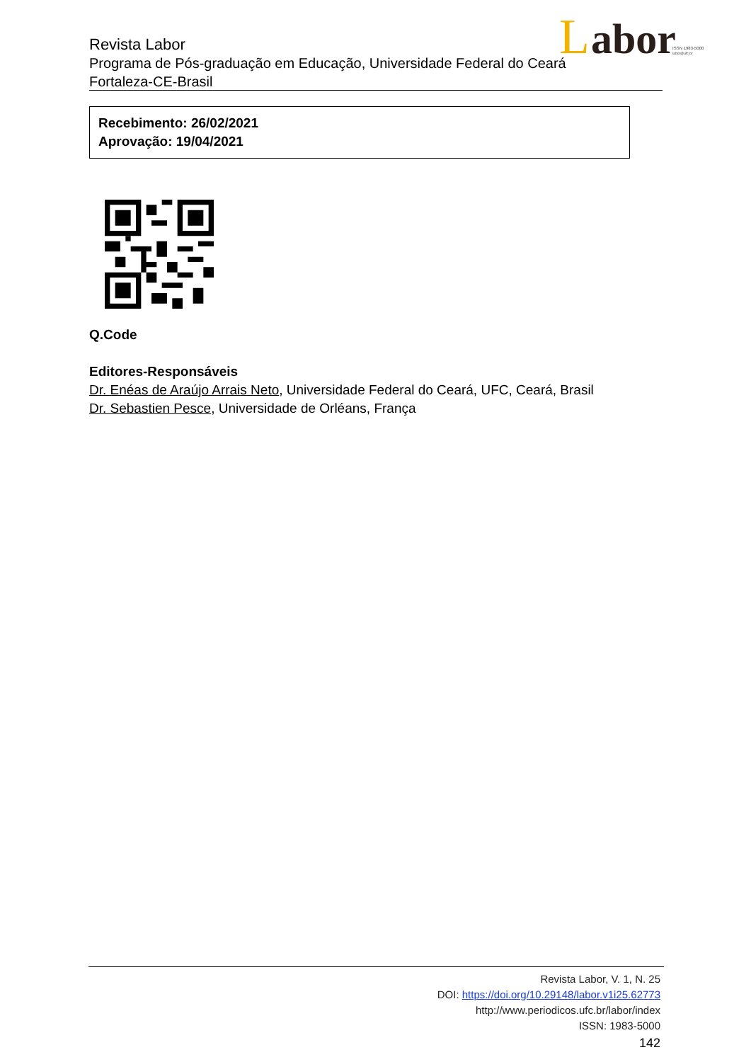Revista Labor
Programa de Pós-graduação em Educação, Universidade Federal do Ceará
Fortaleza-CE-Brasil
L
abor
ISSN 1983-5000
labor@ufc.br
Recebimento: 26/02/2021
Aprovação: 19/04/2021
Q.Code
Editores-Responsáveis
Dr. Enéas de Araújo Arrais Neto, Universidade Federal do Ceará, UFC, Ceará, Brasil
Dr. Sebastien Pesce, Universidade de Orléans, França
Revista Labor, V. 1, N. 25
DOI: https://doi.org/10.29148/labor.v1i25.62773
http://www.periodicos.ufc.br/labor/index
ISSN: 1983-5000
142